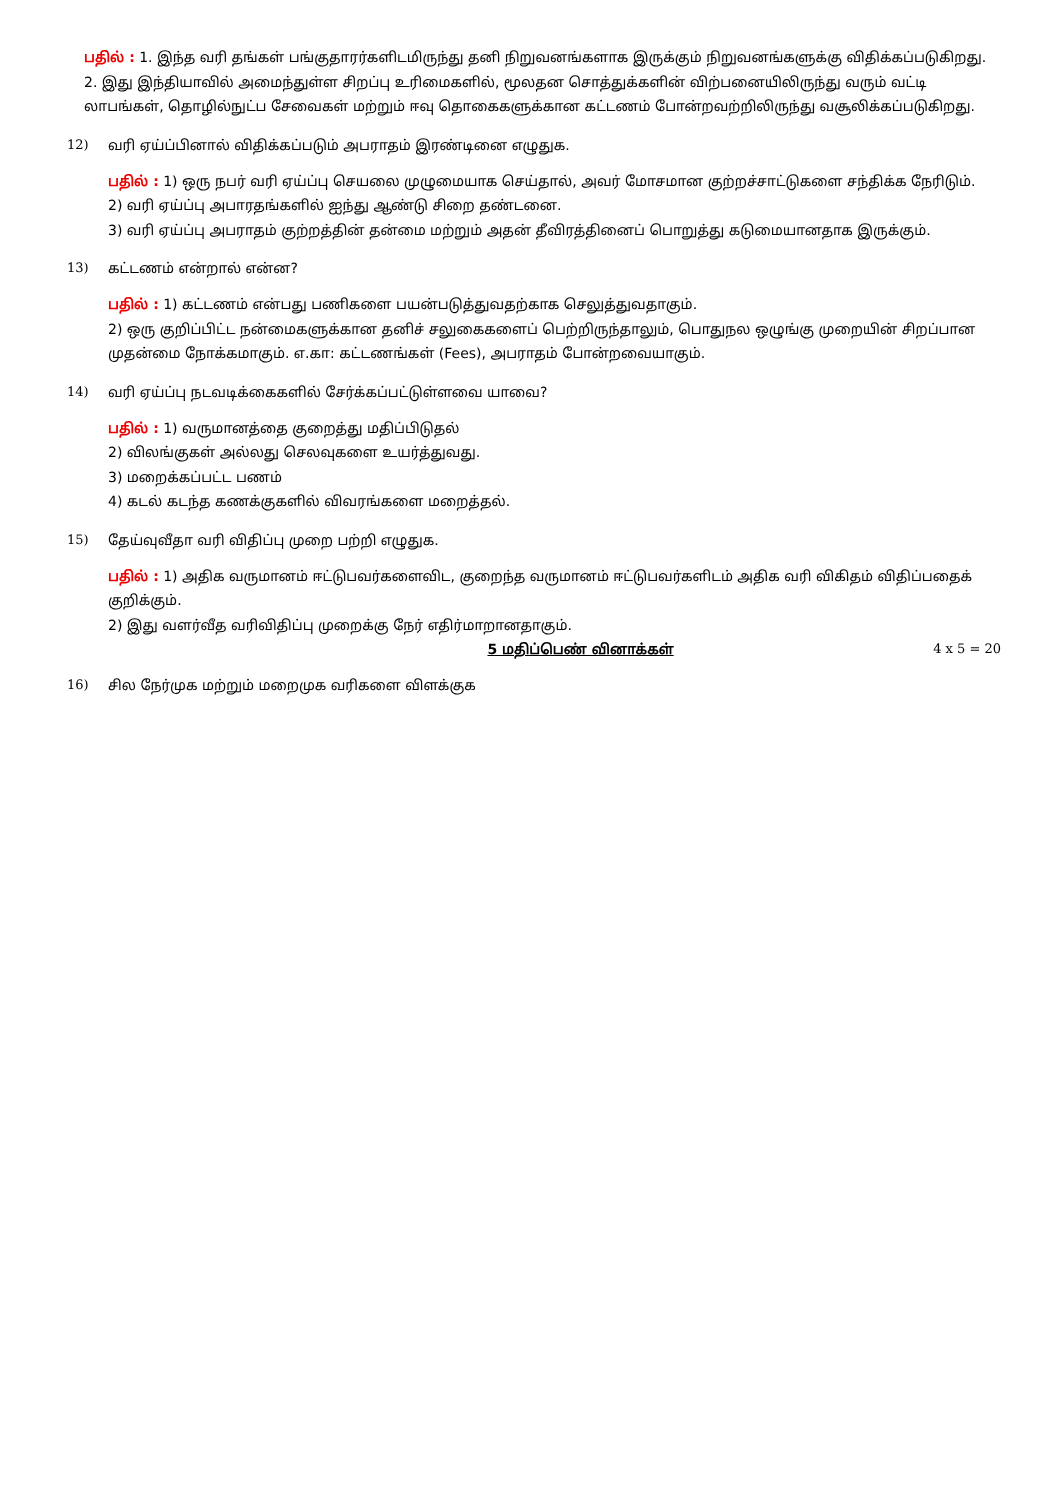பதில் : 1. இந்த வரி தங்கள் பங்குதாரர்களிடமிருந்து தனி நிறுவனங்களாக இருக்கும் நிறுவனங்களுக்கு விதிக்கப்படுகிறது.
2. இது இந்தியாவில் அமைந்துள்ள சிறப்பு உரிமைகளில், மூலதன சொத்துக்களின் விற்பனையிலிருந்து வரும் வட்டி லாபங்கள், தொழில்நுட்ப சேவைகள் மற்றும் ஈவு தொகைகளுக்கான கட்டணம் போன்றவற்றிலிருந்து வசூலிக்கப்படுகிறது.
12) வரி ஏய்ப்பினால் விதிக்கப்படும் அபராதம் இரண்டினை எழுதுக.
பதில் : 1) ஒரு நபர் வரி ஏய்ப்பு செயலை முழுமையாக செய்தால், அவர் மோசமான குற்றச்சாட்டுகளை சந்திக்க நேரிடும்.
2) வரி ஏய்ப்பு அபாரதங்களில் ஐந்து ஆண்டு சிறை தண்டனை.
3) வரி ஏய்ப்பு அபராதம் குற்றத்தின் தன்மை மற்றும் அதன் தீவிரத்தினைப் பொறுத்து கடுமையானதாக இருக்கும்.
13) கட்டணம் என்றால் என்ன?
பதில் : 1) கட்டணம் என்பது பணிகளை பயன்படுத்துவதற்காக செலுத்துவதாகும்.
2) ஒரு குறிப்பிட்ட நன்மைகளுக்கான தனிச் சலுகைகளைப் பெற்றிருந்தாலும், பொதுநல ஒழுங்கு முறையின் சிறப்பான முதன்மை நோக்கமாகும். எ.கா: கட்டணங்கள் (Fees), அபராதம் போன்றவையாகும்.
14) வரி ஏய்ப்பு நடவடிக்கைகளில் சேர்க்கப்பட்டுள்ளவை யாவை?
பதில் : 1) வருமானத்தை குறைத்து மதிப்பிடுதல்
2) விலங்குகள் அல்லது செலவுகளை உயர்த்துவது.
3) மறைக்கப்பட்ட பணம்
4) கடல் கடந்த கணக்குகளில் விவரங்களை மறைத்தல்.
15) தேய்வுவீதா வரி விதிப்பு முறை பற்றி எழுதுக.
பதில் : 1) அதிக வருமானம் ஈட்டுபவர்களைவிட, குறைந்த வருமானம் ஈட்டுபவர்களிடம் அதிக வரி விகிதம் விதிப்பதைக் குறிக்கும்.
2) இது வளர்வீத வரிவிதிப்பு முறைக்கு நேர் எதிர்மாறானதாகும்.
5 மதிப்பெண் வினாக்கள் 4 x 5 = 20
16) சில நேர்முக மற்றும் மறைமுக வரிகளை விளக்குக